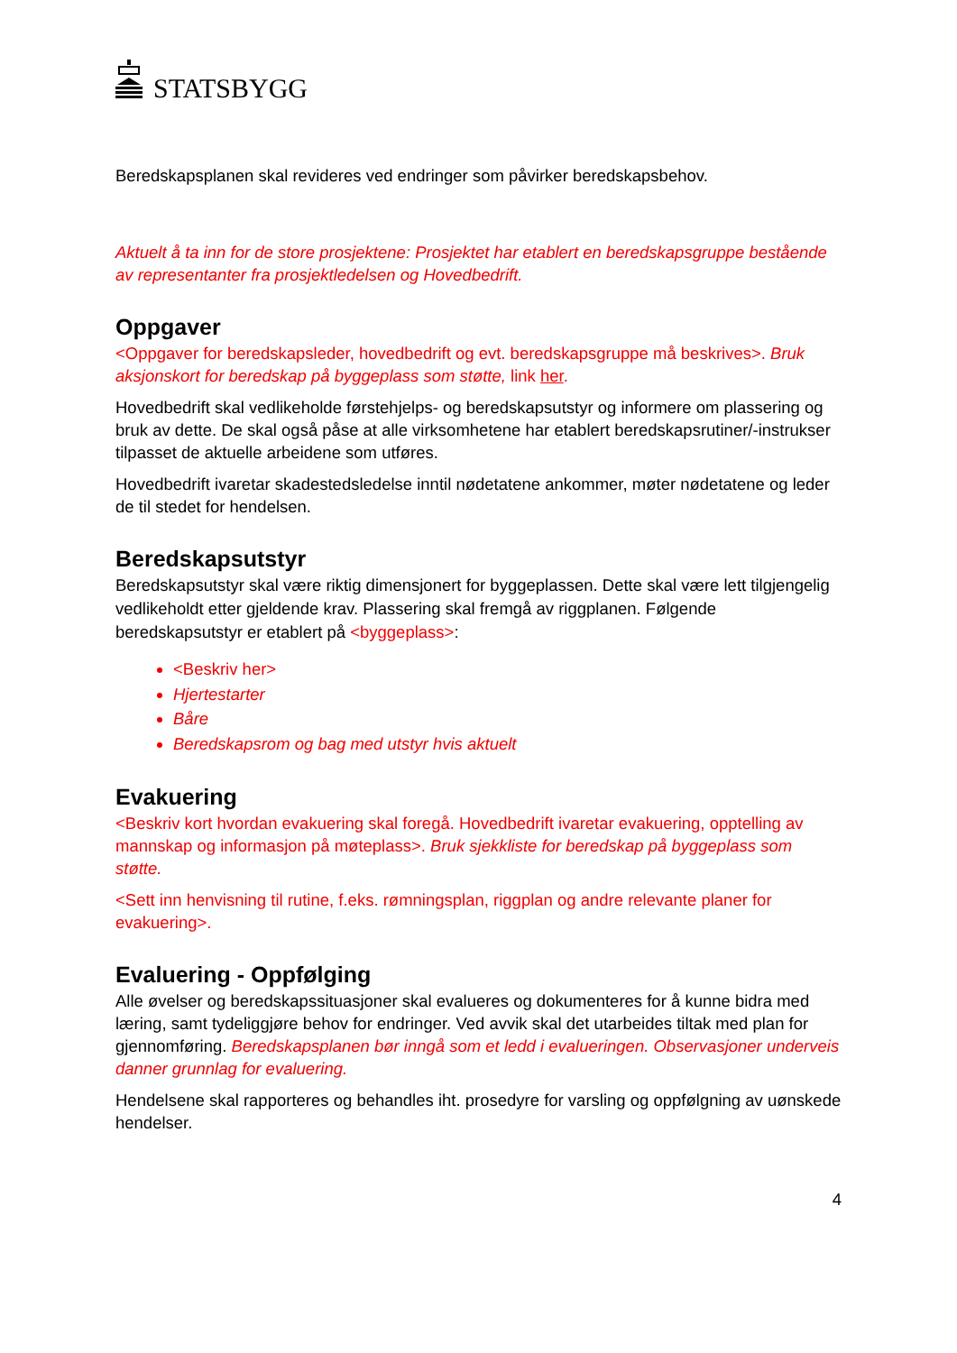STATSBYGG
Beredskapsplanen skal revideres ved endringer som påvirker beredskapsbehov.
Aktuelt å ta inn for de store prosjektene: Prosjektet har etablert en beredskapsgruppe bestående av representanter fra prosjektledelsen og Hovedbedrift.
Oppgaver
<Oppgaver for beredskapsleder, hovedbedrift og evt. beredskapsgruppe må beskrives>. Bruk aksjonskort for beredskap på byggeplass som støtte, link her.
Hovedbedrift skal vedlikeholde førstehjelps- og beredskapsutstyr og informere om plassering og bruk av dette. De skal også påse at alle virksomhetene har etablert beredskapsrutiner/-instrukser tilpasset de aktuelle arbeidene som utføres.
Hovedbedrift ivaretar skadestedsledelse inntil nødetatene ankommer, møter nødetatene og leder de til stedet for hendelsen.
Beredskapsutstyr
Beredskapsutstyr skal være riktig dimensjonert for byggeplassen. Dette skal være lett tilgjengelig vedlikeholdt etter gjeldende krav. Plassering skal fremgå av riggplanen. Følgende beredskapsutstyr er etablert på <byggeplass>:
<Beskriv her>
Hjertestarter
Båre
Beredskapsrom og bag med utstyr hvis aktuelt
Evakuering
<Beskriv kort hvordan evakuering skal foregå. Hovedbedrift ivaretar evakuering, opptelling av mannskap og informasjon på møteplass>. Bruk sjekkliste for beredskap på byggeplass som støtte.
<Sett inn henvisning til rutine, f.eks. rømningsplan, riggplan og andre relevante planer for evakuering>.
Evaluering - Oppfølging
Alle øvelser og beredskapssituasjoner skal evalueres og dokumenteres for å kunne bidra med læring, samt tydeliggjøre behov for endringer. Ved avvik skal det utarbeides tiltak med plan for gjennomføring. Beredskapsplanen bør inngå som et ledd i evalueringen. Observasjoner underveis danner grunnlag for evaluering.
Hendelsene skal rapporteres og behandles iht. prosedyre for varsling og oppfølgning av uønskede hendelser.
4